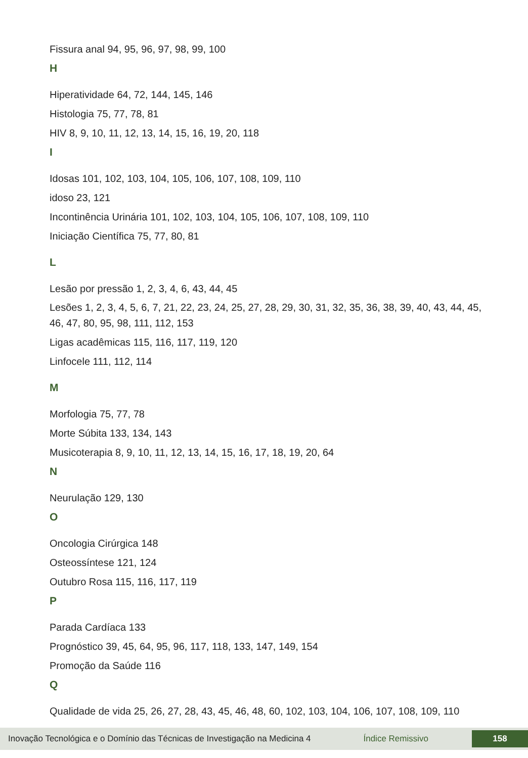Fissura anal 94, 95, 96, 97, 98, 99, 100
H
Hiperatividade 64, 72, 144, 145, 146
Histologia 75, 77, 78, 81
HIV 8, 9, 10, 11, 12, 13, 14, 15, 16, 19, 20, 118
I
Idosas 101, 102, 103, 104, 105, 106, 107, 108, 109, 110
idoso 23, 121
Incontinência Urinária 101, 102, 103, 104, 105, 106, 107, 108, 109, 110
Iniciação Científica 75, 77, 80, 81
L
Lesão por pressão 1, 2, 3, 4, 6, 43, 44, 45
Lesões 1, 2, 3, 4, 5, 6, 7, 21, 22, 23, 24, 25, 27, 28, 29, 30, 31, 32, 35, 36, 38, 39, 40, 43, 44, 45, 46, 47, 80, 95, 98, 111, 112, 153
Ligas acadêmicas 115, 116, 117, 119, 120
Linfocele 111, 112, 114
M
Morfologia 75, 77, 78
Morte Súbita 133, 134, 143
Musicoterapia 8, 9, 10, 11, 12, 13, 14, 15, 16, 17, 18, 19, 20, 64
N
Neurulação 129, 130
O
Oncologia Cirúrgica 148
Osteossíntese 121, 124
Outubro Rosa 115, 116, 117, 119
P
Parada Cardíaca 133
Prognóstico 39, 45, 64, 95, 96, 117, 118, 133, 147, 149, 154
Promoção da Saúde 116
Q
Qualidade de vida 25, 26, 27, 28, 43, 45, 46, 48, 60, 102, 103, 104, 106, 107, 108, 109, 110
Inovação Tecnológica e o Domínio das Técnicas de Investigação na Medicina 4 Índice Remissivo 158